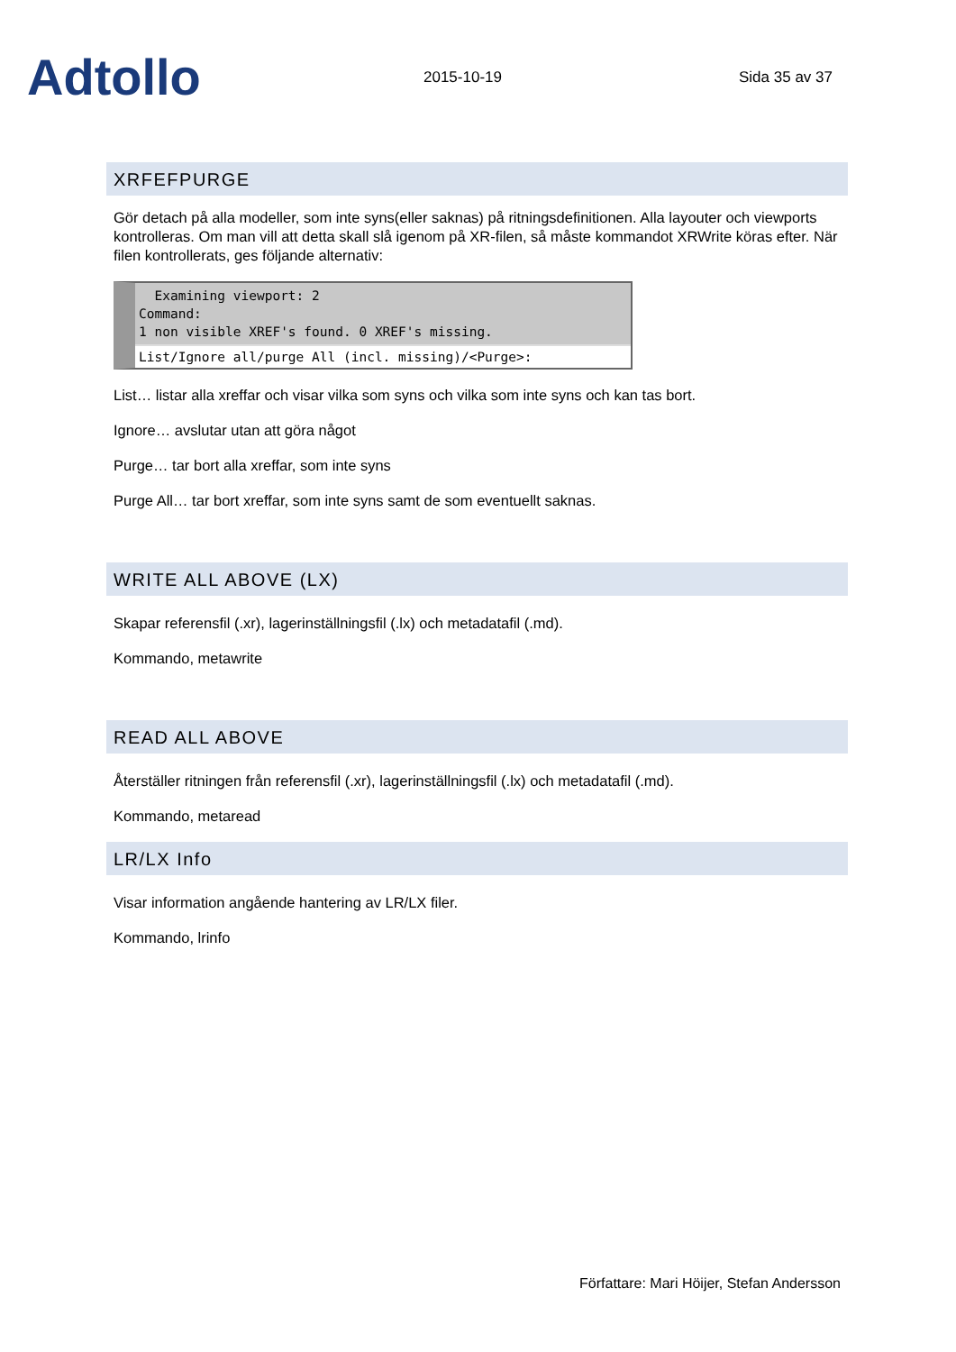Adtollo
2015-10-19
Sida 35 av 37
XRFEFPURGE
Gör detach på alla modeller, som inte syns(eller saknas) på ritningsdefinitionen. Alla layouter och viewports kontrolleras. Om man vill att detta skall slå igenom på XR-filen, så måste kommandot XRWrite köras efter. När filen kontrollerats, ges följande alternativ:
Examining viewport: 2
Command:
1 non visible XREF's found. 0 XREF's missing.
List/Ignore all/purge All (incl. missing)/<Purge>:
List… listar alla xreffar och visar vilka som syns och vilka som inte syns och kan tas bort.
Ignore… avslutar utan att göra något
Purge… tar bort alla xreffar, som inte syns
Purge All… tar bort xreffar, som inte syns samt de som eventuellt saknas.
WRITE ALL ABOVE (LX)
Skapar referensfil (.xr), lagerinställningsfil (.lx) och metadatafil (.md).
Kommando, metawrite
READ ALL ABOVE
Återställer ritningen från referensfil (.xr), lagerinställningsfil (.lx) och metadatafil (.md).
Kommando, metaread
LR/LX Info
Visar information angående hantering av LR/LX filer.
Kommando, lrinfo
Författare: Mari Höijer, Stefan Andersson